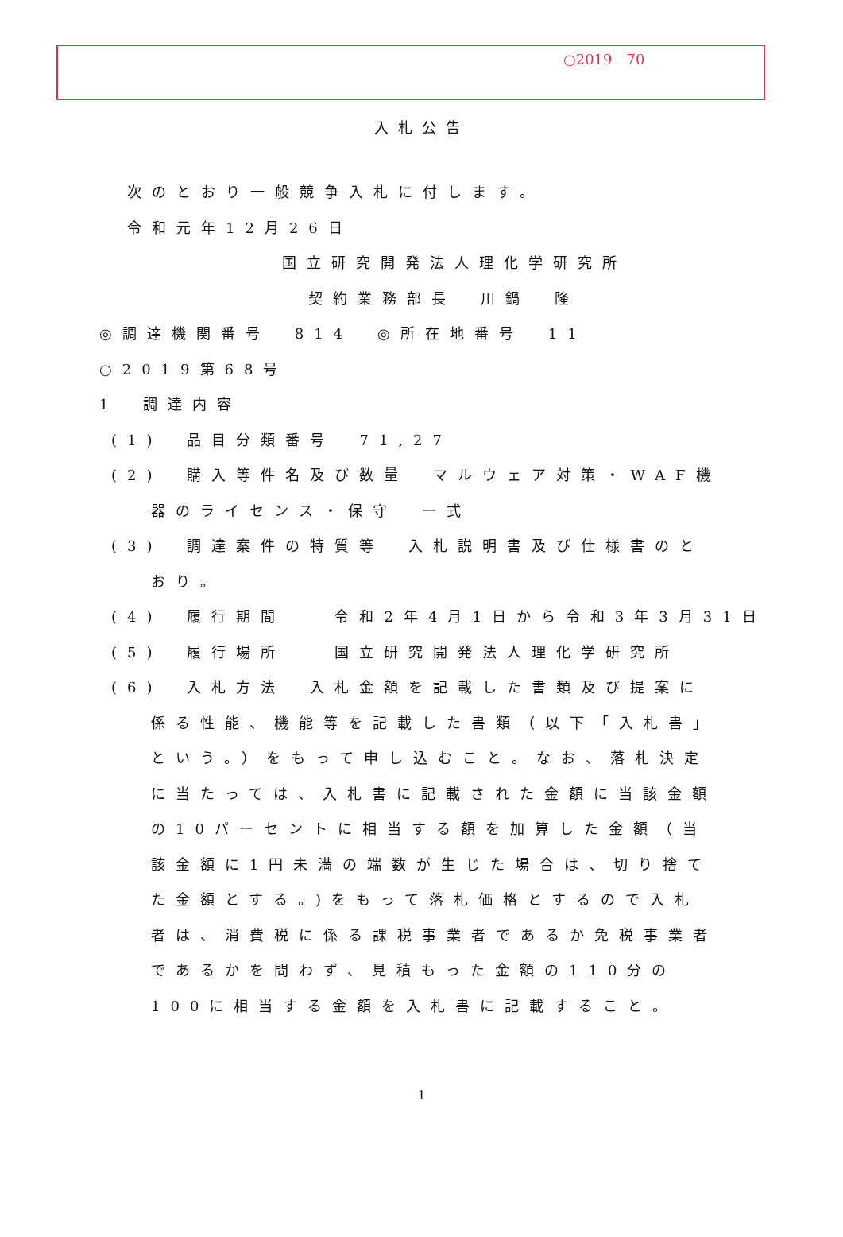○2019　70
入札公告
次のとおり一般競争入札に付します。
令和元年12月26日
国立研究開発法人理化学研究所
契約業務部長　川鍋　隆
◎調達機関番号　814　◎所在地番号　11
○2019第68号
1　調達内容
(1)　品目分類番号　71,27
(2)　購入等件名及び数量　マルウェア対策・WAF機
器のライセンス・保守　一式
(3)　調達案件の特質等　入札説明書及び仕様書のと
おり。
(4)　履行期間　　令和2年4月1日から令和3年3月31日
(5)　履行場所　　国立研究開発法人理化学研究所
(6)　入札方法　入札金額を記載した書類及び提案に
係る性能、機能等を記載した書類（以下「入札書」という。）をもって申し込むこと。なお、落札決定に当たっては、入札書に記載された金額に当該金額の10パーセントに相当する額を加算した金額（当該金額に1円未満の端数が生じた場合は、切り捨てた金額とする。)をもって落札価格とするので入札者は、消費税に係る課税事業者であるか免税事業者であるかを問わず、見積もった金額の110分の100に相当する金額を入札書に記載すること。
1